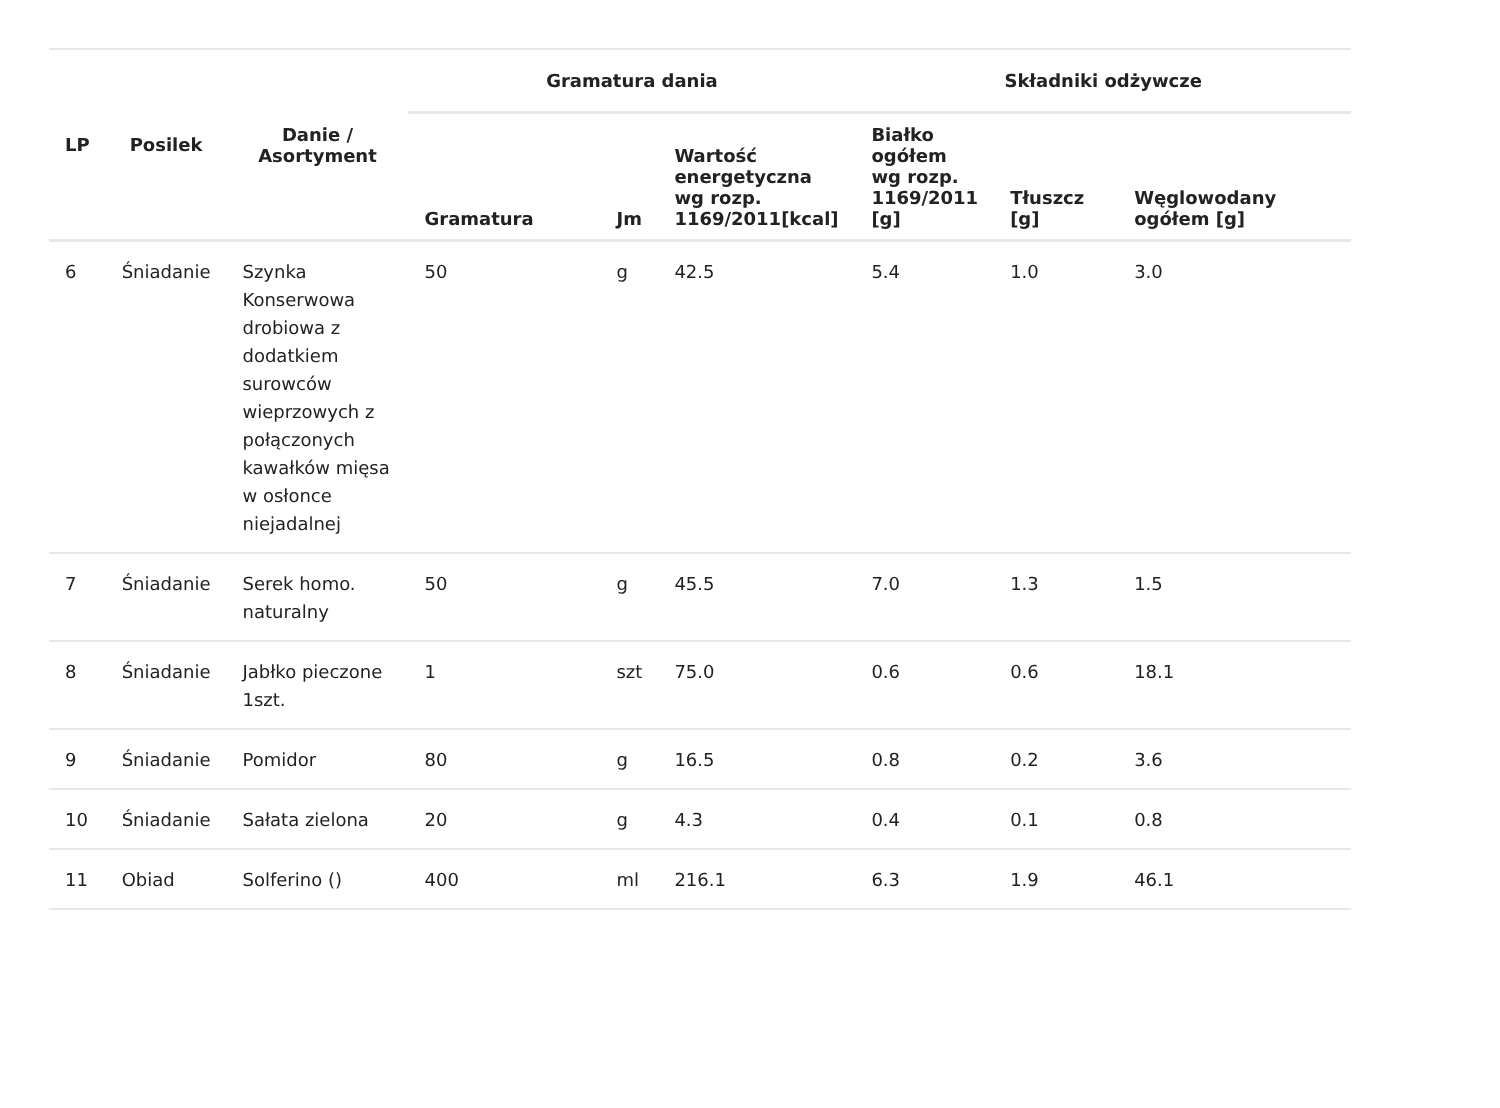| LP | Posilek | Danie / Asortyment | Gramatura dania | | | Składniki odżywcze | | |
| --- | --- | --- | --- | --- | --- | --- | --- | --- |
| | | | Gramatura | Jm | Wartość energetyczna wg rozp. 1169/2011[kcal] | Białko ogółem wg rozp. 1169/2011 [g] | Tłuszcz [g] | Węglowodany ogółem [g] |
| 6 | Śniadanie | Szynka Konserwowa drobiowa z dodatkiem surowców wieprzowych z połączonych kawałków mięsa w osłonce niejadalnej | 50 | g | 42.5 | 5.4 | 1.0 | 3.0 |
| 7 | Śniadanie | Serek homo. naturalny | 50 | g | 45.5 | 7.0 | 1.3 | 1.5 |
| 8 | Śniadanie | Jabłko pieczone 1szt. | 1 | szt | 75.0 | 0.6 | 0.6 | 18.1 |
| 9 | Śniadanie | Pomidor | 80 | g | 16.5 | 0.8 | 0.2 | 3.6 |
| 10 | Śniadanie | Sałata zielona | 20 | g | 4.3 | 0.4 | 0.1 | 0.8 |
| 11 | Obiad | Solferino () | 400 | ml | 216.1 | 6.3 | 1.9 | 46.1 |